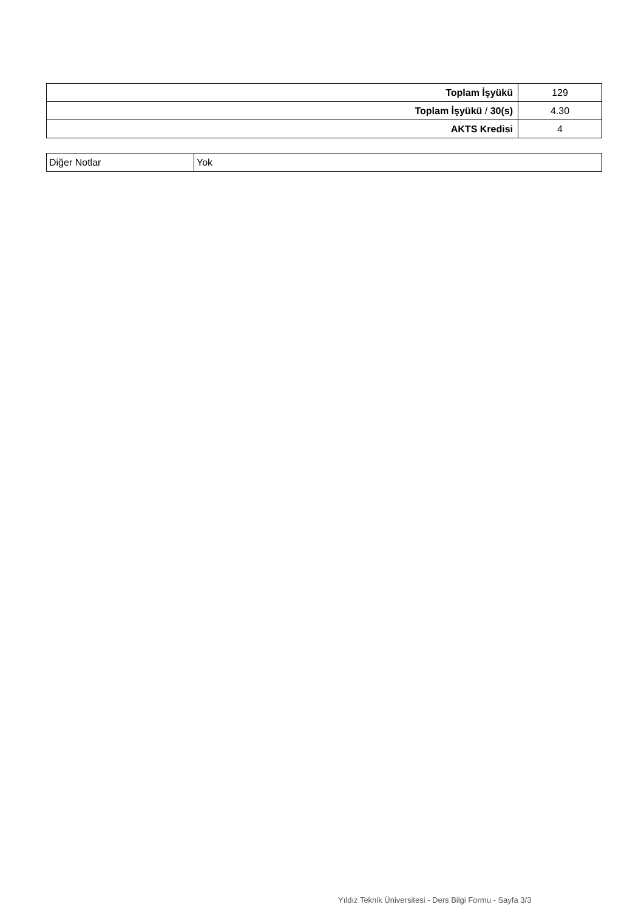| Toplam İşyükü | 129 |
| Toplam İşyükü / 30(s) | 4.30 |
| AKTS Kredisi | 4 |
| Diğer Notlar | Yok |
Yıldız Teknik Üniversitesi - Ders Bilgi Formu - Sayfa 3/3